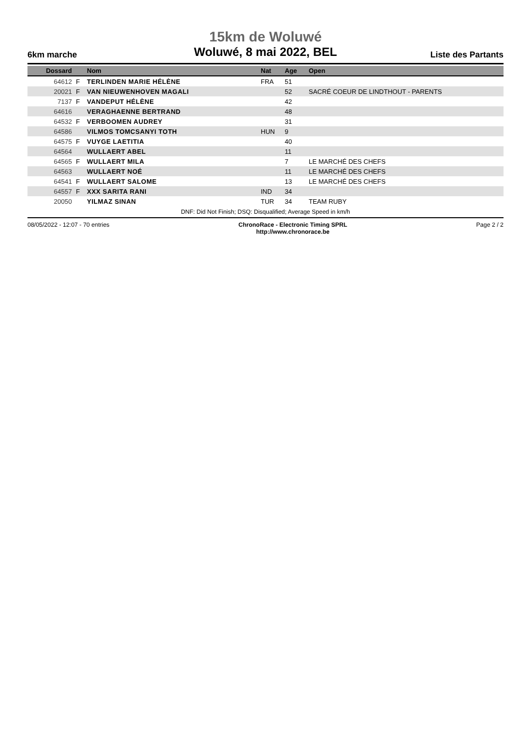15km de Woluwé
6km marche
Woluwé, 8 mai 2022, BEL
Liste des Partants
| Dossard | | Nom | Nat | Age | Open |
| --- | --- | --- | --- | --- | --- |
| 64612 | F | TERLINDEN MARIE HÉLÈNE | FRA | 51 | |
| 20021 | F | VAN NIEUWENHOVEN MAGALI | | 52 | SACRÉ COEUR DE LINDTHOUT - PARENTS |
| 7137 | F | VANDEPUT HÉLÈNE | | 42 | |
| 64616 | | VERAGHAENNE BERTRAND | | 48 | |
| 64532 | F | VERBOOMEN AUDREY | | 31 | |
| 64586 | | VILMOS TOMCSANYI TOTH | HUN | 9 | |
| 64575 | F | VUYGE LAETITIA | | 40 | |
| 64564 | | WULLAERT ABEL | | 11 | |
| 64565 | F | WULLAERT MILA | | 7 | LE MARCHÉ DES CHEFS |
| 64563 | | WULLAERT NOÉ | | 11 | LE MARCHÉ DES CHEFS |
| 64541 | F | WULLAERT SALOME | | 13 | LE MARCHÉ DES CHEFS |
| 64557 | F | XXX SARITA RANI | IND | 34 | |
| 20050 | | YILMAZ SINAN | TUR | 34 | TEAM RUBY |
DNF: Did Not Finish; DSQ: Disqualified; Average Speed in km/h
08/05/2022 - 12:07 - 70 entries
ChronoRace - Electronic Timing SPRL
http://www.chronorace.be
Page 2 / 2